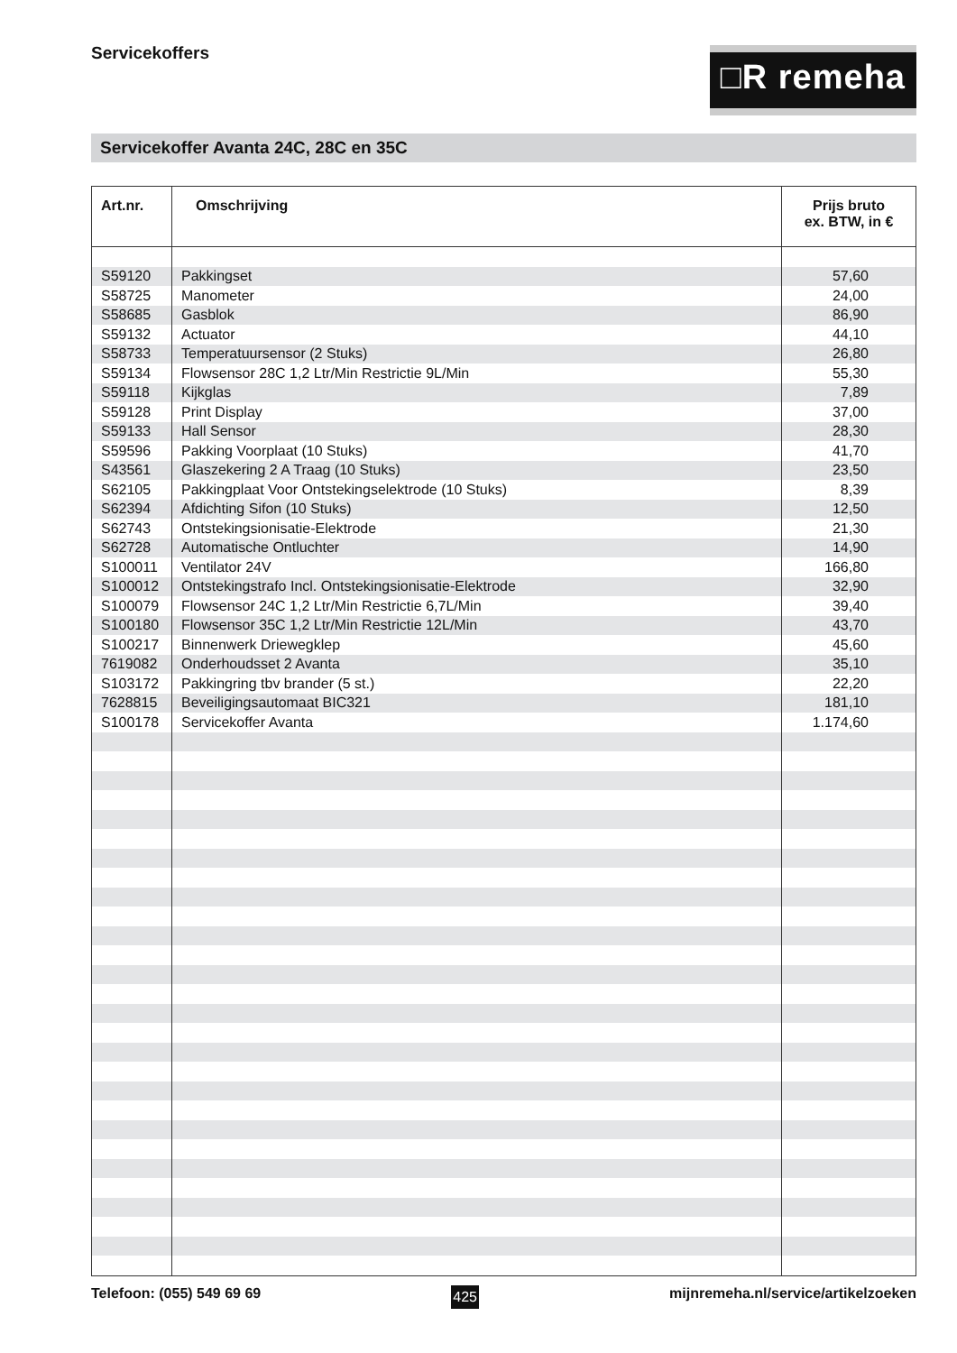Servicekoffers
□R remeha
Servicekoffer Avanta 24C, 28C en 35C
| Art.nr. | Omschrijving | Prijs bruto ex. BTW, in € |
| --- | --- | --- |
| S59120 | Pakkingset | 57,60 |
| S58725 | Manometer | 24,00 |
| S58685 | Gasblok | 86,90 |
| S59132 | Actuator | 44,10 |
| S58733 | Temperatuursensor (2 Stuks) | 26,80 |
| S59134 | Flowsensor 28C 1,2 Ltr/Min Restrictie 9L/Min | 55,30 |
| S59118 | Kijkglas | 7,89 |
| S59128 | Print Display | 37,00 |
| S59133 | Hall Sensor | 28,30 |
| S59596 | Pakking Voorplaat (10 Stuks) | 41,70 |
| S43561 | Glaszekering 2 A Traag (10 Stuks) | 23,50 |
| S62105 | Pakkingplaat Voor Ontstekingselektrode (10 Stuks) | 8,39 |
| S62394 | Afdichting Sifon (10 Stuks) | 12,50 |
| S62743 | Ontstekingsionisatie-Elektrode | 21,30 |
| S62728 | Automatische Ontluchter | 14,90 |
| S100011 | Ventilator 24V | 166,80 |
| S100012 | Ontstekingstrafo Incl. Ontstekingsionisatie-Elektrode | 32,90 |
| S100079 | Flowsensor 24C 1,2 Ltr/Min Restrictie 6,7L/Min | 39,40 |
| S100180 | Flowsensor 35C 1,2 Ltr/Min Restrictie 12L/Min | 43,70 |
| S100217 | Binnenwerk Driewegklep | 45,60 |
| 7619082 | Onderhoudsset 2 Avanta | 35,10 |
| S103172 | Pakkingring tbv brander (5 st.) | 22,20 |
| 7628815 | Beveiligingsautomaat BIC321 | 181,10 |
| S100178 | Servicekoffer Avanta | 1.174,60 |
Telefoon: (055) 549 69 69 425 mijnremeha.nl/service/artikelzoeken